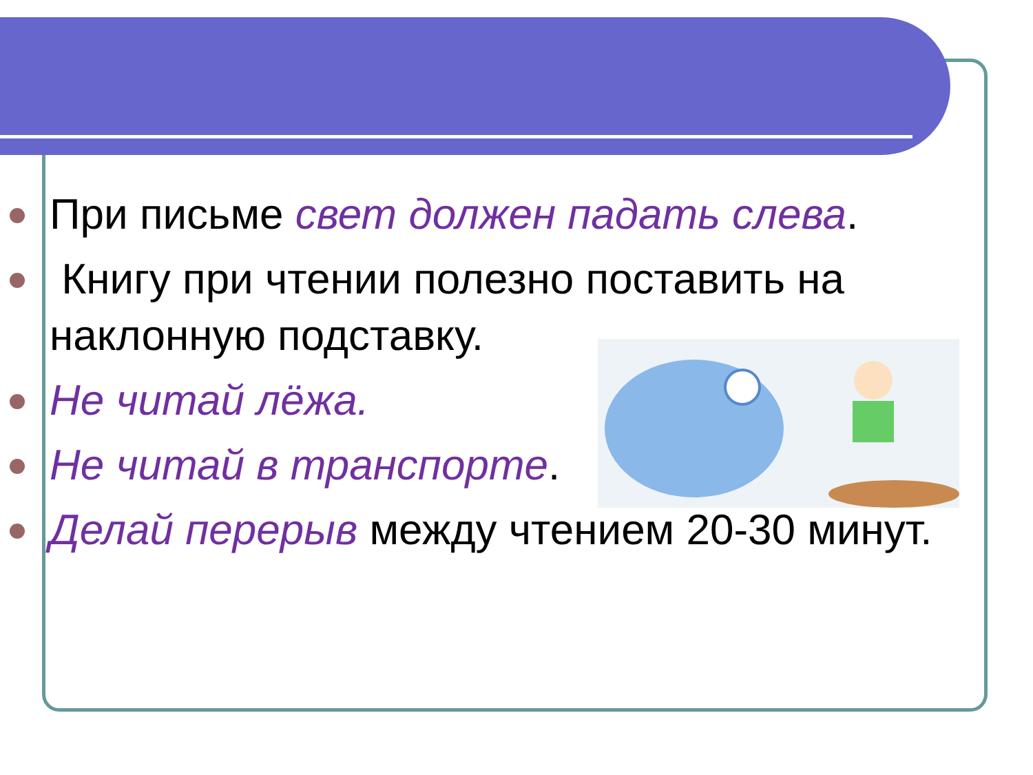При письме свет должен падать слева.
Книгу при чтении полезно поставить на наклонную подставку.
Не читай лёжа.
Не читай в транспорте.
Делай перерыв между чтением 20-30 минут.